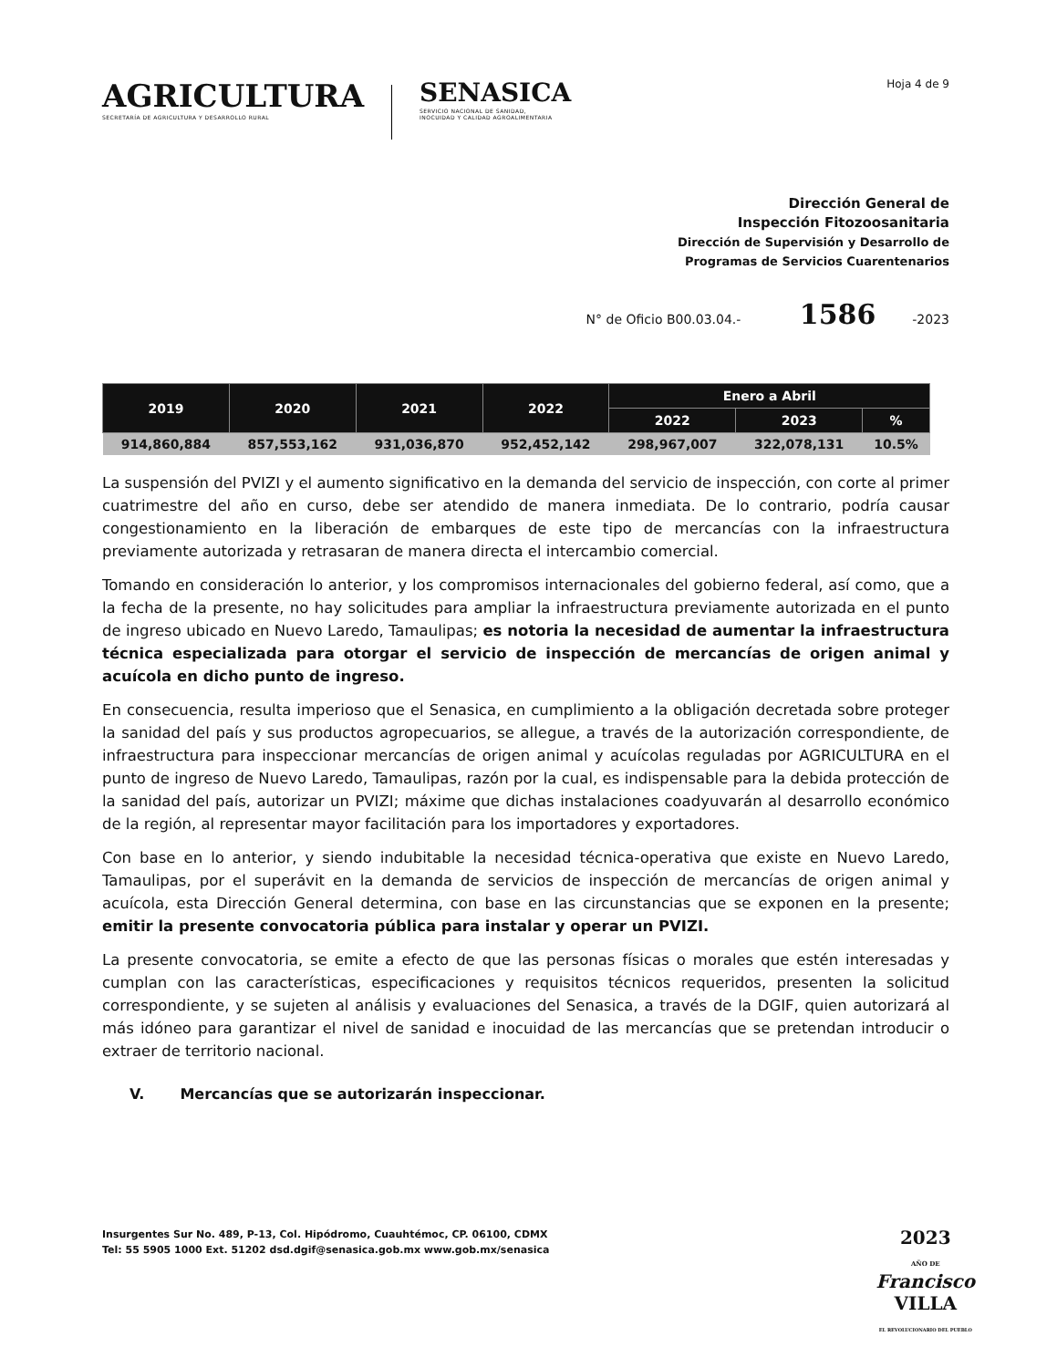AGRICULTURA
SECRETARÍA DE AGRICULTURA Y DESARROLLO RURAL
SENASICA
SERVICIO NACIONAL DE SANIDAD,
INOCUIDAD Y CALIDAD AGROALIMENTARIA
Hoja 4 de 9
Dirección General de
Inspección Fitozoosanitaria
Dirección de Supervisión y Desarrollo de
Programas de Servicios Cuarentenarios
N° de Oficio B00.03.04.- 1586 -2023
| 2019 | 2020 | 2021 | 2022 | Enero a Abril | | |
| --- | --- | --- | --- | --- | --- | --- |
| | | | | 2022 | 2023 | % |
| 914,860,884 | 857,553,162 | 931,036,870 | 952,452,142 | 298,967,007 | 322,078,131 | 10.5% |
La suspensión del PVIZI y el aumento significativo en la demanda del servicio de inspección, con corte al primer cuatrimestre del año en curso, debe ser atendido de manera inmediata. De lo contrario, podría causar congestionamiento en la liberación de embarques de este tipo de mercancías con la infraestructura previamente autorizada y retrasaran de manera directa el intercambio comercial.
Tomando en consideración lo anterior, y los compromisos internacionales del gobierno federal, así como, que a la fecha de la presente, no hay solicitudes para ampliar la infraestructura previamente autorizada en el punto de ingreso ubicado en Nuevo Laredo, Tamaulipas; es notoria la necesidad de aumentar la infraestructura técnica especializada para otorgar el servicio de inspección de mercancías de origen animal y acuícola en dicho punto de ingreso.
En consecuencia, resulta imperioso que el Senasica, en cumplimiento a la obligación decretada sobre proteger la sanidad del país y sus productos agropecuarios, se allegue, a través de la autorización correspondiente, de infraestructura para inspeccionar mercancías de origen animal y acuícolas reguladas por AGRICULTURA en el punto de ingreso de Nuevo Laredo, Tamaulipas, razón por la cual, es indispensable para la debida protección de la sanidad del país, autorizar un PVIZI; máxime que dichas instalaciones coadyuvarán al desarrollo económico de la región, al representar mayor facilitación para los importadores y exportadores.
Con base en lo anterior, y siendo indubitable la necesidad técnica-operativa que existe en Nuevo Laredo, Tamaulipas, por el superávit en la demanda de servicios de inspección de mercancías de origen animal y acuícola, esta Dirección General determina, con base en las circunstancias que se exponen en la presente; emitir la presente convocatoria pública para instalar y operar un PVIZI.
La presente convocatoria, se emite a efecto de que las personas físicas o morales que estén interesadas y cumplan con las características, especificaciones y requisitos técnicos requeridos, presenten la solicitud correspondiente, y se sujeten al análisis y evaluaciones del Senasica, a través de la DGIF, quien autorizará al más idóneo para garantizar el nivel de sanidad e inocuidad de las mercancías que se pretendan introducir o extraer de territorio nacional.
V. Mercancías que se autorizarán inspeccionar.
Insurgentes Sur No. 489, P-13, Col. Hipódromo, Cuauhtémoc, CP. 06100, CDMX
Tel: 55 5905 1000 Ext. 51202 dsd.dgif@senasica.gob.mx www.gob.mx/senasica
2023
AÑO DE
Francisco
VILLA
EL REVOLUCIONARIO DEL PUEBLO